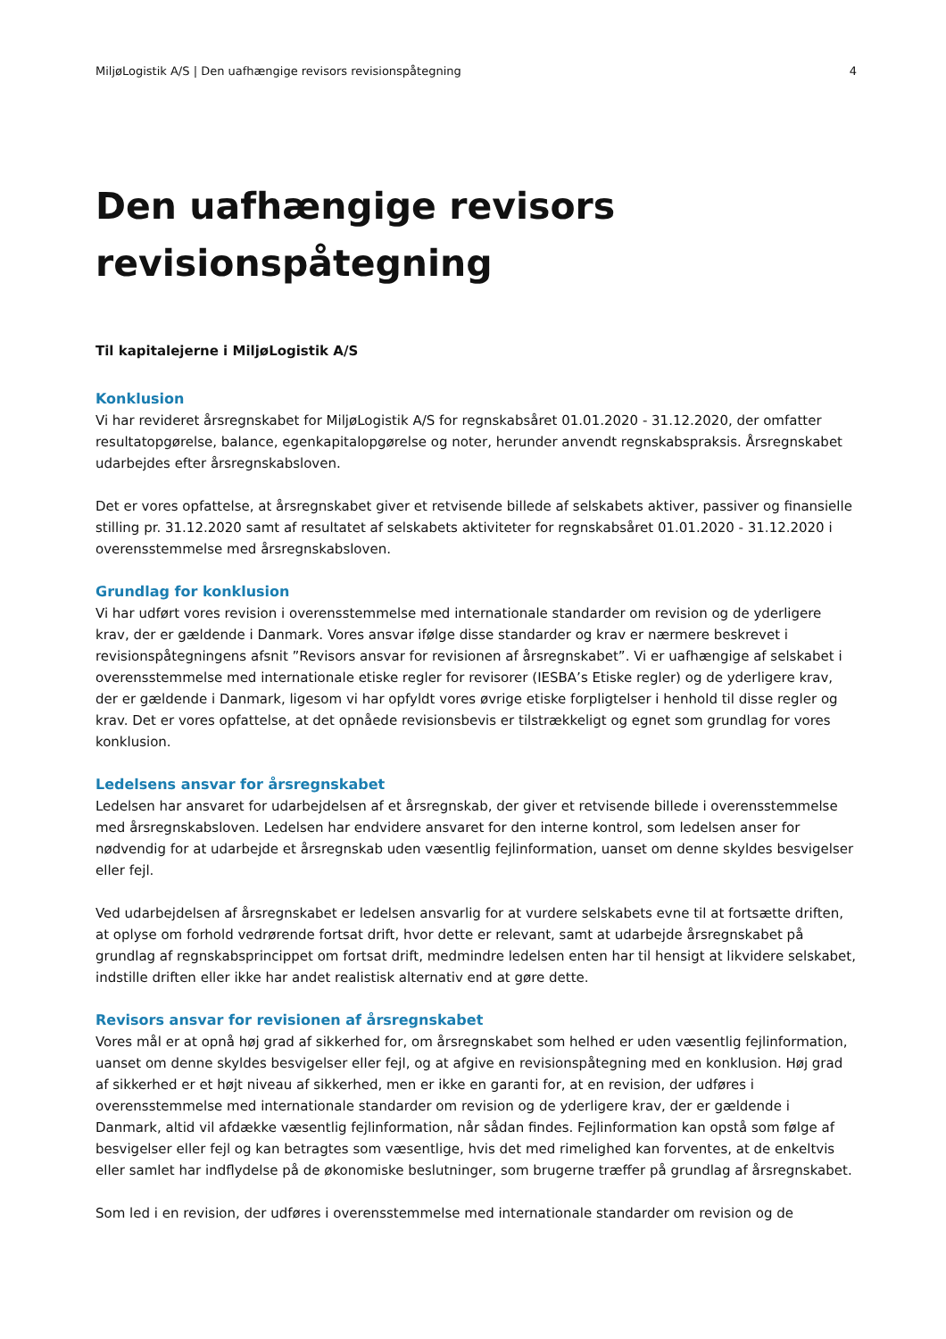MiljøLogistik A/S | Den uafhængige revisors revisionspåtegning 4
Den uafhængige revisors revisionspåtegning
Til kapitalejerne i MiljøLogistik A/S
Konklusion
Vi har revideret årsregnskabet for MiljøLogistik A/S for regnskabsåret 01.01.2020 - 31.12.2020, der omfatter resultatopgørelse, balance, egenkapitalopgørelse og noter, herunder anvendt regnskabspraksis. Årsregnskabet udarbejdes efter årsregnskabsloven.
Det er vores opfattelse, at årsregnskabet giver et retvisende billede af selskabets aktiver, passiver og finansielle stilling pr. 31.12.2020 samt af resultatet af selskabets aktiviteter for regnskabsåret 01.01.2020 - 31.12.2020 i overensstemmelse med årsregnskabsloven.
Grundlag for konklusion
Vi har udført vores revision i overensstemmelse med internationale standarder om revision og de yderligere krav, der er gældende i Danmark. Vores ansvar ifølge disse standarder og krav er nærmere beskrevet i revisionspåtegningens afsnit ”Revisors ansvar for revisionen af årsregnskabet”. Vi er uafhængige af selskabet i overensstemmelse med internationale etiske regler for revisorer (IESBA’s Etiske regler) og de yderligere krav, der er gældende i Danmark, ligesom vi har opfyldt vores øvrige etiske forpligtelser i henhold til disse regler og krav. Det er vores opfattelse, at det opnåede revisionsbevis er tilstrækkeligt og egnet som grundlag for vores konklusion.
Ledelsens ansvar for årsregnskabet
Ledelsen har ansvaret for udarbejdelsen af et årsregnskab, der giver et retvisende billede i overensstemmelse med årsregnskabsloven. Ledelsen har endvidere ansvaret for den interne kontrol, som ledelsen anser for nødvendig for at udarbejde et årsregnskab uden væsentlig fejlinformation, uanset om denne skyldes besvigelser eller fejl.
Ved udarbejdelsen af årsregnskabet er ledelsen ansvarlig for at vurdere selskabets evne til at fortsætte driften, at oplyse om forhold vedrørende fortsat drift, hvor dette er relevant, samt at udarbejde årsregnskabet på grundlag af regnskabsprincippet om fortsat drift, medmindre ledelsen enten har til hensigt at likvidere selskabet, indstille driften eller ikke har andet realistisk alternativ end at gøre dette.
Revisors ansvar for revisionen af årsregnskabet
Vores mål er at opnå høj grad af sikkerhed for, om årsregnskabet som helhed er uden væsentlig fejlinformation, uanset om denne skyldes besvigelser eller fejl, og at afgive en revisionspåtegning med en konklusion. Høj grad af sikkerhed er et højt niveau af sikkerhed, men er ikke en garanti for, at en revision, der udføres i overensstemmelse med internationale standarder om revision og de yderligere krav, der er gældende i Danmark, altid vil afdække væsentlig fejlinformation, når sådan findes. Fejlinformation kan opstå som følge af besvigelser eller fejl og kan betragtes som væsentlige, hvis det med rimelighed kan forventes, at de enkeltvis eller samlet har indflydelse på de økonomiske beslutninger, som brugerne træffer på grundlag af årsregnskabet.
Som led i en revision, der udføres i overensstemmelse med internationale standarder om revision og de